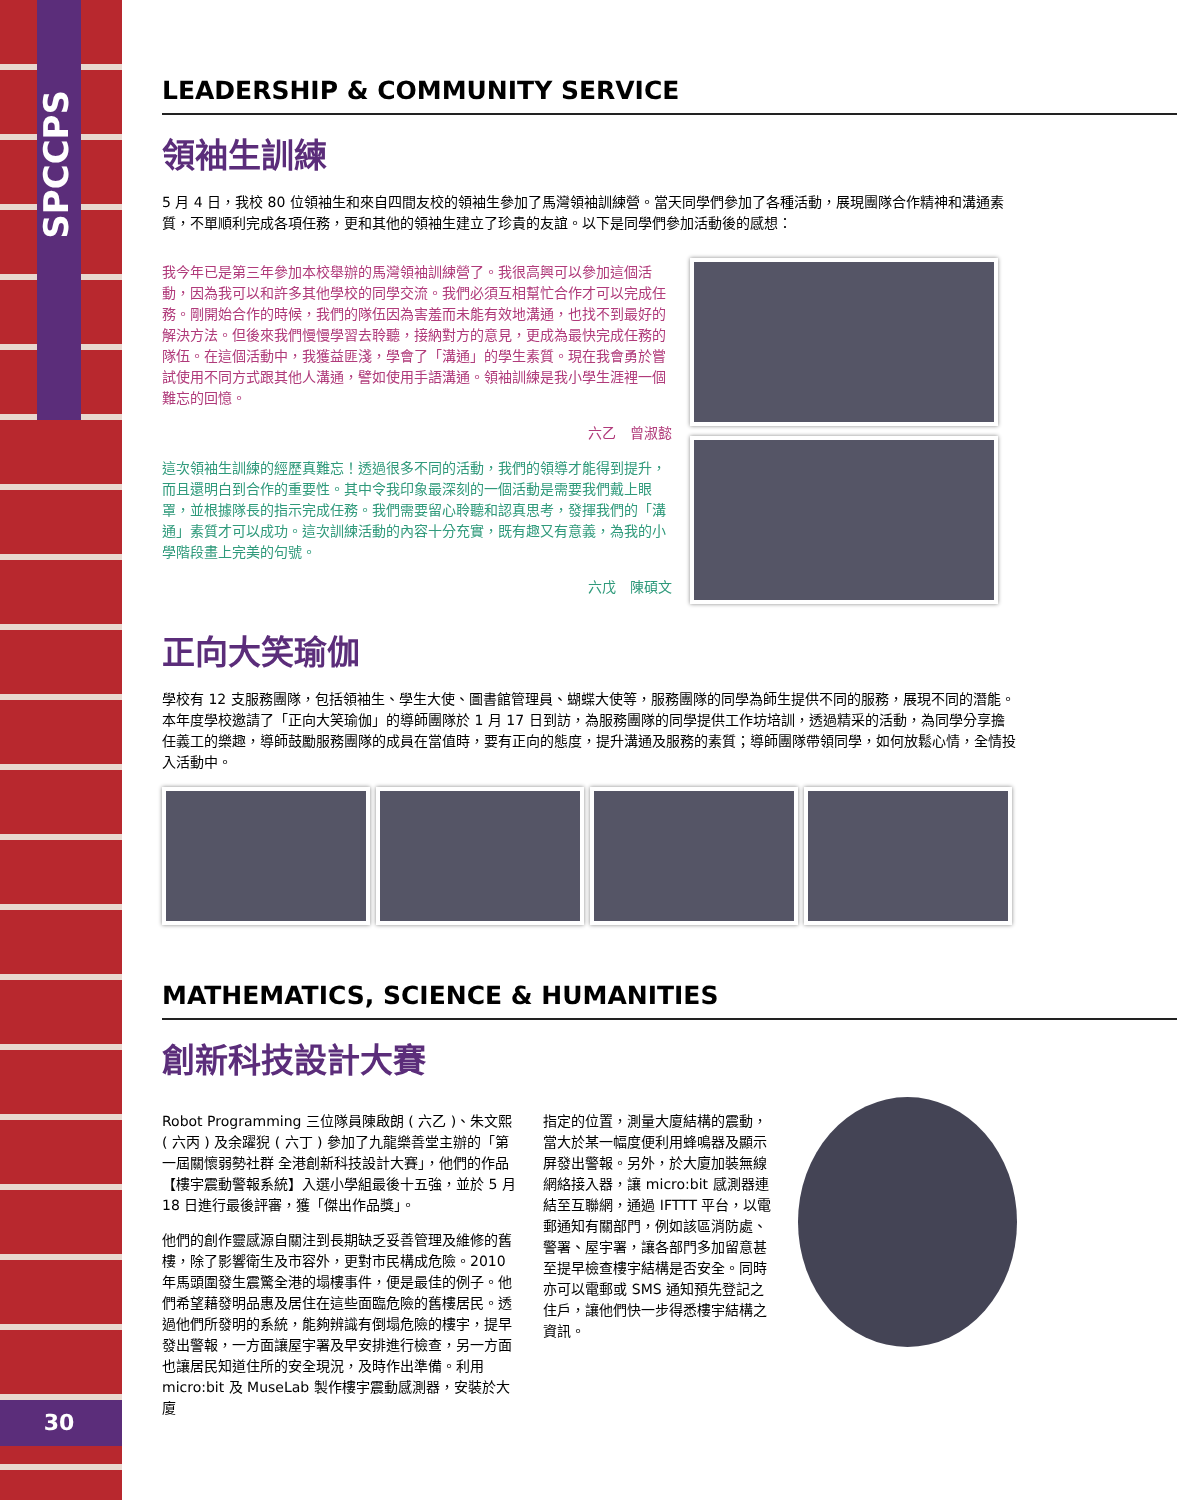SPCCPS
LEADERSHIP & COMMUNITY SERVICE
領袖生訓練
5 月 4 日，我校 80 位領袖生和來自四間友校的領袖生參加了馬灣領袖訓練營。當天同學們參加了各種活動，展現團隊合作精神和溝通素質，不單順利完成各項任務，更和其他的領袖生建立了珍貴的友誼。以下是同學們參加活動後的感想：
我今年已是第三年參加本校舉辦的馬灣領袖訓練營了。我很高興可以參加這個活動，因為我可以和許多其他學校的同學交流。我們必須互相幫忙合作才可以完成任務。剛開始合作的時候，我們的隊伍因為害羞而未能有效地溝通，也找不到最好的解決方法。但後來我們慢慢學習去聆聽，接納對方的意見，更成為最快完成任務的隊伍。在這個活動中，我獲益匪淺，學會了「溝通」的學生素質。現在我會勇於嘗試使用不同方式跟其他人溝通，譬如使用手語溝通。領袖訓練是我小學生涯裡一個難忘的回憶。
六乙　曾淑懿
這次領袖生訓練的經歷真難忘！透過很多不同的活動，我們的領導才能得到提升，而且還明白到合作的重要性。其中令我印象最深刻的一個活動是需要我們戴上眼罩，並根據隊長的指示完成任務。我們需要留心聆聽和認真思考，發揮我們的「溝通」素質才可以成功。這次訓練活動的內容十分充實，既有趣又有意義，為我的小學階段畫上完美的句號。
六戊　陳碩文
正向大笑瑜伽
學校有 12 支服務團隊，包括領袖生、學生大使、圖書館管理員、蝴蝶大使等，服務團隊的同學為師生提供不同的服務，展現不同的潛能。本年度學校邀請了「正向大笑瑜伽」的導師團隊於 1 月 17 日到訪，為服務團隊的同學提供工作坊培訓，透過精采的活動，為同學分享擔任義工的樂趣，導師鼓勵服務團隊的成員在當值時，要有正向的態度，提升溝通及服務的素質；導師團隊帶領同學，如何放鬆心情，全情投入活動中。
MATHEMATICS, SCIENCE & HUMANITIES
創新科技設計大賽
Robot Programming 三位隊員陳啟朗 ( 六乙 )、朱文熙 ( 六丙 ) 及余躍猊 ( 六丁 ) 參加了九龍樂善堂主辦的「第一屆關懷弱勢社群 全港創新科技設計大賽」，他們的作品【樓宇震動警報系統】入選小學組最後十五強，並於 5 月 18 日進行最後評審，獲「傑出作品獎」。
他們的創作靈感源自關注到長期缺乏妥善管理及維修的舊樓，除了影響衛生及市容外，更對市民構成危險。2010 年馬頭圍發生震驚全港的塌樓事件，便是最佳的例子。他們希望藉發明品惠及居住在這些面臨危險的舊樓居民。透過他們所發明的系統，能夠辨識有倒塌危險的樓宇，提早發出警報，一方面讓屋宇署及早安排進行檢查，另一方面也讓居民知道住所的安全現況，及時作出準備。利用 micro:bit 及 MuseLab 製作樓宇震動感測器，安裝於大廈
指定的位置，測量大廈結構的震動，當大於某一幅度便利用蜂鳴器及顯示屏發出警報。另外，於大廈加裝無線網絡接入器，讓 micro:bit 感測器連結至互聯網，通過 IFTTT 平台，以電郵通知有關部門，例如該區消防處、警署、屋宇署，讓各部門多加留意甚至提早檢查樓宇結構是否安全。同時亦可以電郵或 SMS 通知預先登記之住戶，讓他們快一步得悉樓宇結構之資訊。
30